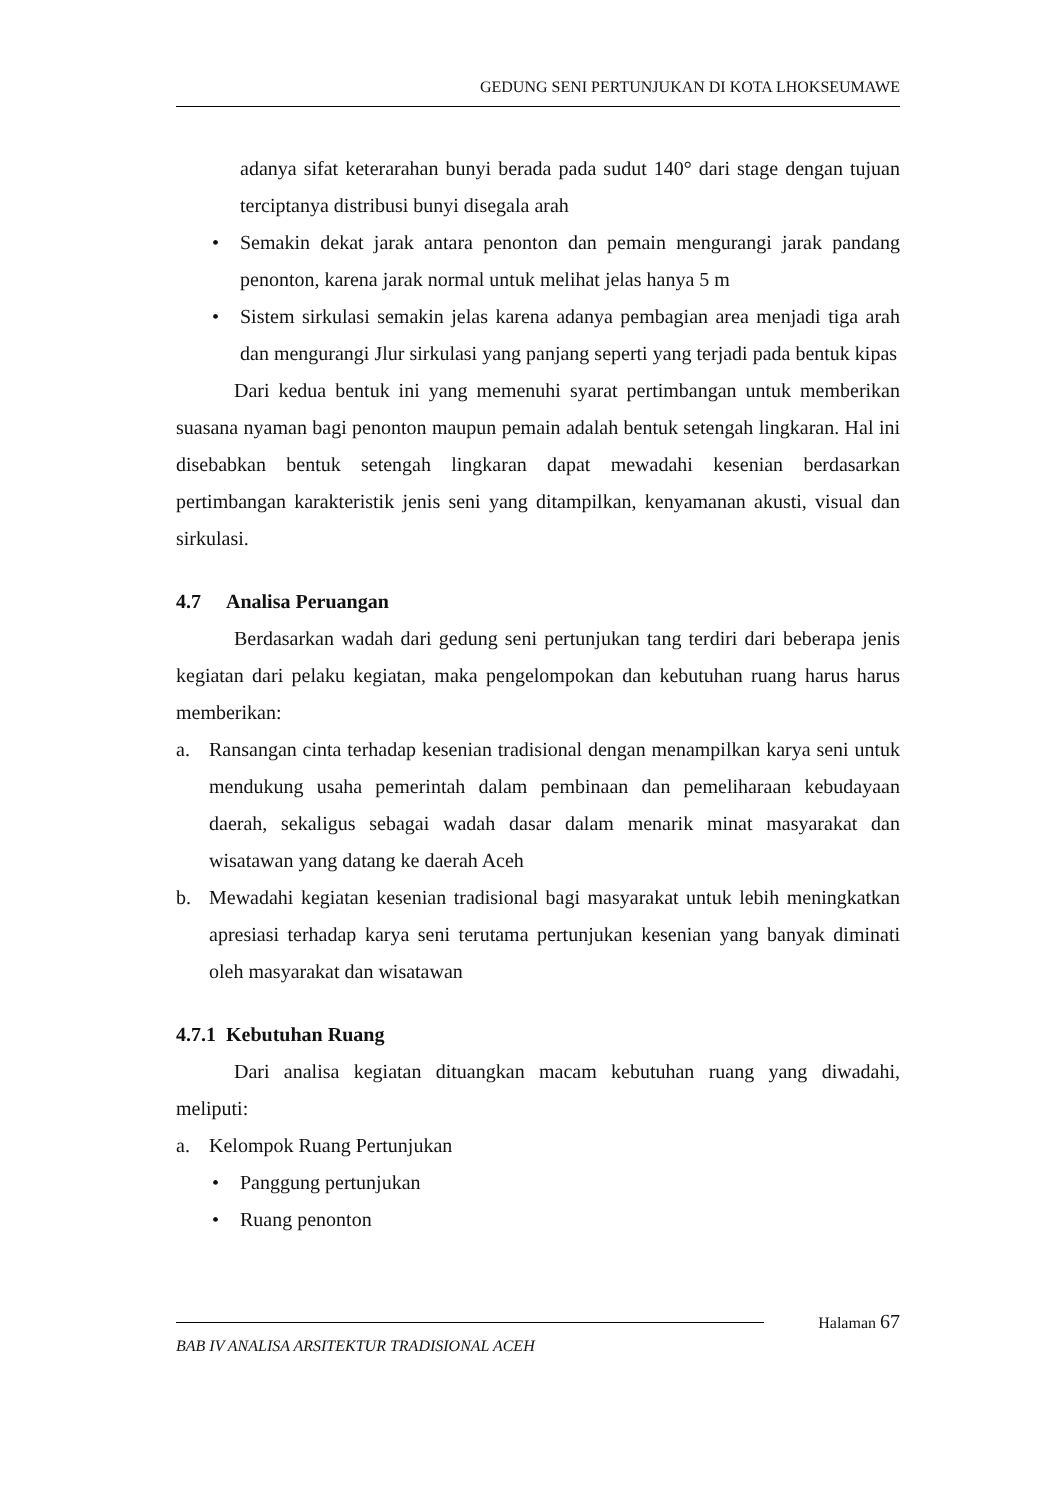GEDUNG SENI PERTUNJUKAN DI KOTA LHOKSEUMAWE
adanya sifat keterarahan bunyi berada pada sudut 140° dari stage dengan tujuan terciptanya distribusi bunyi disegala arah
• Semakin dekat jarak antara penonton dan pemain mengurangi jarak pandang penonton, karena jarak normal untuk melihat jelas hanya 5 m
• Sistem sirkulasi semakin jelas karena adanya pembagian area menjadi tiga arah dan mengurangi Jlur sirkulasi yang panjang seperti yang terjadi pada bentuk kipas
Dari kedua bentuk ini yang memenuhi syarat pertimbangan untuk memberikan suasana nyaman bagi penonton maupun pemain adalah bentuk setengah lingkaran. Hal ini disebabkan bentuk setengah lingkaran dapat mewadahi kesenian berdasarkan pertimbangan karakteristik jenis seni yang ditampilkan, kenyamanan akusti, visual dan sirkulasi.
4.7 Analisa Peruangan
Berdasarkan wadah dari gedung seni pertunjukan tang terdiri dari beberapa jenis kegiatan dari pelaku kegiatan, maka pengelompokan dan kebutuhan ruang harus harus memberikan:
a. Ransangan cinta terhadap kesenian tradisional dengan menampilkan karya seni untuk mendukung usaha pemerintah dalam pembinaan dan pemeliharaan kebudayaan daerah, sekaligus sebagai wadah dasar dalam menarik minat masyarakat dan wisatawan yang datang ke daerah Aceh
b. Mewadahi kegiatan kesenian tradisional bagi masyarakat untuk lebih meningkatkan apresiasi terhadap karya seni terutama pertunjukan kesenian yang banyak diminati oleh masyarakat dan wisatawan
4.7.1 Kebutuhan Ruang
Dari analisa kegiatan dituangkan macam kebutuhan ruang yang diwadahi, meliputi:
a. Kelompok Ruang Pertunjukan
• Panggung pertunjukan
• Ruang penonton
Halaman 67
BAB IV ANALISA ARSITEKTUR TRADISIONAL ACEH